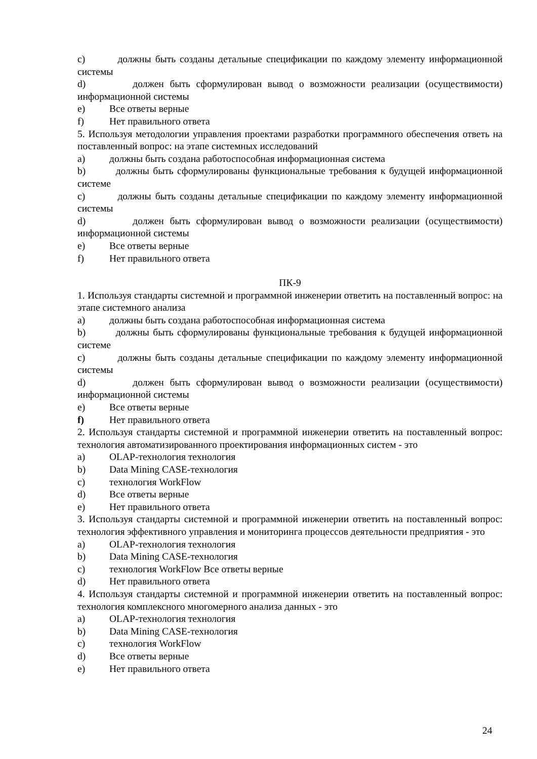c) должны быть созданы детальные спецификации по каждому элементу информационной системы
d) должен быть сформулирован вывод о возможности реализации (осуществимости) информационной системы
e) Все ответы верные
f) Нет правильного ответа
5. Используя методологии управления проектами разработки программного обеспечения ответь на поставленный вопрос: на этапе системных исследований
a) должны быть создана работоспособная информационная система
b) должны быть сформулированы функциональные требования к будущей информационной системе
c) должны быть созданы детальные спецификации по каждому элементу информационной системы
d) должен быть сформулирован вывод о возможности реализации (осуществимости) информационной системы
e) Все ответы верные
f) Нет правильного ответа
ПК-9
1. Используя стандарты системной и программной инженерии ответить на поставленный вопрос: на этапе системного анализа
a) должны быть создана работоспособная информационная система
b) должны быть сформулированы функциональные требования к будущей информационной системе
c) должны быть созданы детальные спецификации по каждому элементу информационной системы
d) должен быть сформулирован вывод о возможности реализации (осуществимости) информационной системы
e) Все ответы верные
f) Нет правильного ответа
2. Используя стандарты системной и программной инженерии ответить на поставленный вопрос: технология автоматизированного проектирования информационных систем - это
a) OLAP-технология технология
b) Data Mining CASE-технология
c) технология WorkFlow
d) Все ответы верные
e) Нет правильного ответа
3. Используя стандарты системной и программной инженерии ответить на поставленный вопрос: технология эффективного управления и мониторинга процессов деятельности предприятия - это
a) OLAP-технология технология
b) Data Mining CASE-технология
c) технология WorkFlow Все ответы верные
d) Нет правильного ответа
4. Используя стандарты системной и программной инженерии ответить на поставленный вопрос: технология комплексного многомерного анализа данных - это
a) OLAP-технология технология
b) Data Mining CASE-технология
c) технология WorkFlow
d) Все ответы верные
e) Нет правильного ответа
24